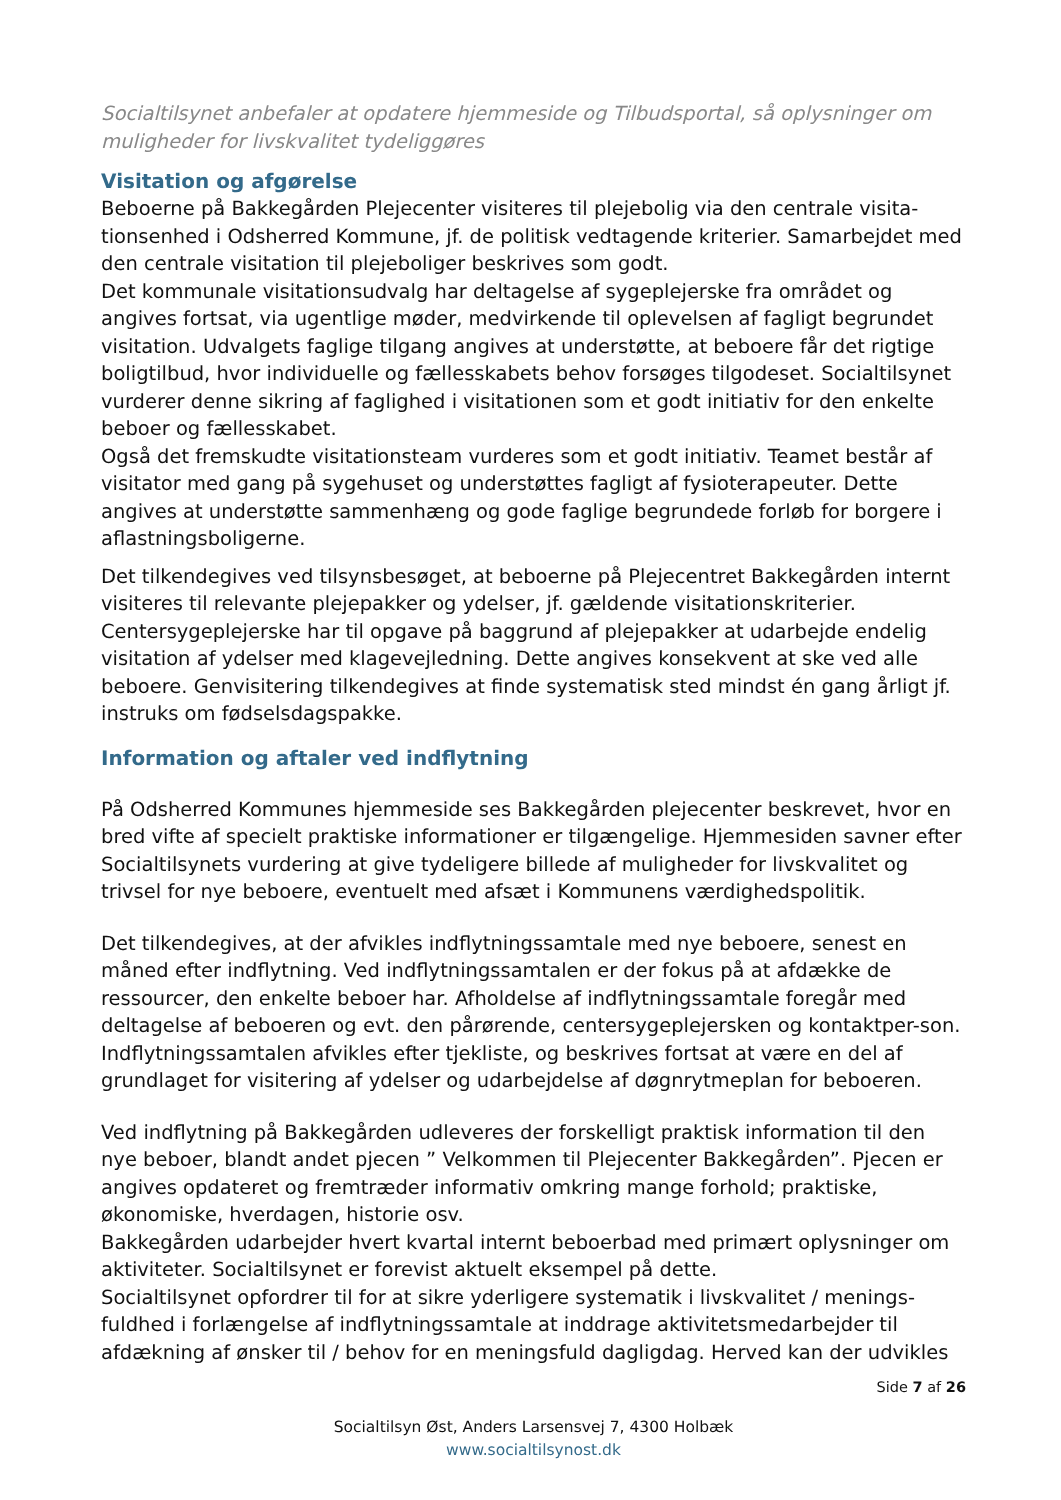Socialtilsynet anbefaler at opdatere hjemmeside og Tilbudsportal, så oplysninger om muligheder for livskvalitet tydeliggøres
Visitation og afgørelse
Beboerne på Bakkegården Plejecenter visiteres til plejebolig via den centrale visita-tionsenhed i Odsherred Kommune, jf. de politisk vedtagende kriterier. Samarbejdet med den centrale visitation til plejeboliger beskrives som godt.
Det kommunale visitationsudvalg har deltagelse af sygeplejerske fra området og angives fortsat, via ugentlige møder, medvirkende til oplevelsen af fagligt begrundet visitation. Udvalgets faglige tilgang angives at understøtte, at beboere får det rigtige boligtilbud, hvor individuelle og fællesskabets behov forsøges tilgodeset. Socialtilsynet vurderer denne sikring af faglighed i visitationen som et godt initiativ for den enkelte beboer og fællesskabet.
Også det fremskudte visitationsteam vurderes som et godt initiativ. Teamet består af visitator med gang på sygehuset og understøttes fagligt af fysioterapeuter. Dette angives at understøtte sammenhæng og gode faglige begrundede forløb for borgere i aflastningsboligerne.
Det tilkendegives ved tilsynsbesøget, at beboerne på Plejecentret Bakkegården internt visiteres til relevante plejepakker og ydelser, jf. gældende visitationskriterier. Centersygeplejerske har til opgave på baggrund af plejepakker at udarbejde endelig visitation af ydelser med klagevejledning. Dette angives konsekvent at ske ved alle beboere. Genvisitering tilkendegives at finde systematisk sted mindst én gang årligt jf. instruks om fødselsdagspakke.
Information og aftaler ved indflytning
På Odsherred Kommunes hjemmeside ses Bakkegården plejecenter beskrevet, hvor en bred vifte af specielt praktiske informationer er tilgængelige. Hjemmesiden savner efter Socialtilsynets vurdering at give tydeligere billede af muligheder for livskvalitet og trivsel for nye beboere, eventuelt med afsæt i Kommunens værdighedspolitik.
Det tilkendegives, at der afvikles indflytningssamtale med nye beboere, senest en måned efter indflytning. Ved indflytningssamtalen er der fokus på at afdække de ressourcer, den enkelte beboer har. Afholdelse af indflytningssamtale foregår med deltagelse af beboeren og evt. den pårørende, centersygeplejersken og kontaktper-son. Indflytningssamtalen afvikles efter tjekliste, og beskrives fortsat at være en del af grundlaget for visitering af ydelser og udarbejdelse af døgnrytmeplan for beboeren.
Ved indflytning på Bakkegården udleveres der forskelligt praktisk information til den nye beboer, blandt andet pjecen ” Velkommen til Plejecenter Bakkegården”. Pjecen er angives opdateret og fremtræder informativ omkring mange forhold; praktiske, økonomiske, hverdagen, historie osv.
Bakkegården udarbejder hvert kvartal internt beboerbad med primært oplysninger om aktiviteter. Socialtilsynet er forevist aktuelt eksempel på dette.
Socialtilsynet opfordrer til for at sikre yderligere systematik i livskvalitet / menings-fuldhed i forlængelse af indflytningssamtale at inddrage aktivitetsmedarbejder til afdækning af ønsker til / behov for en meningsfuld dagligdag. Herved kan der udvikles
Side 7 af 26
Socialtilsyn Øst, Anders Larsensvej 7, 4300 Holbæk
www.socialtilsynost.dk